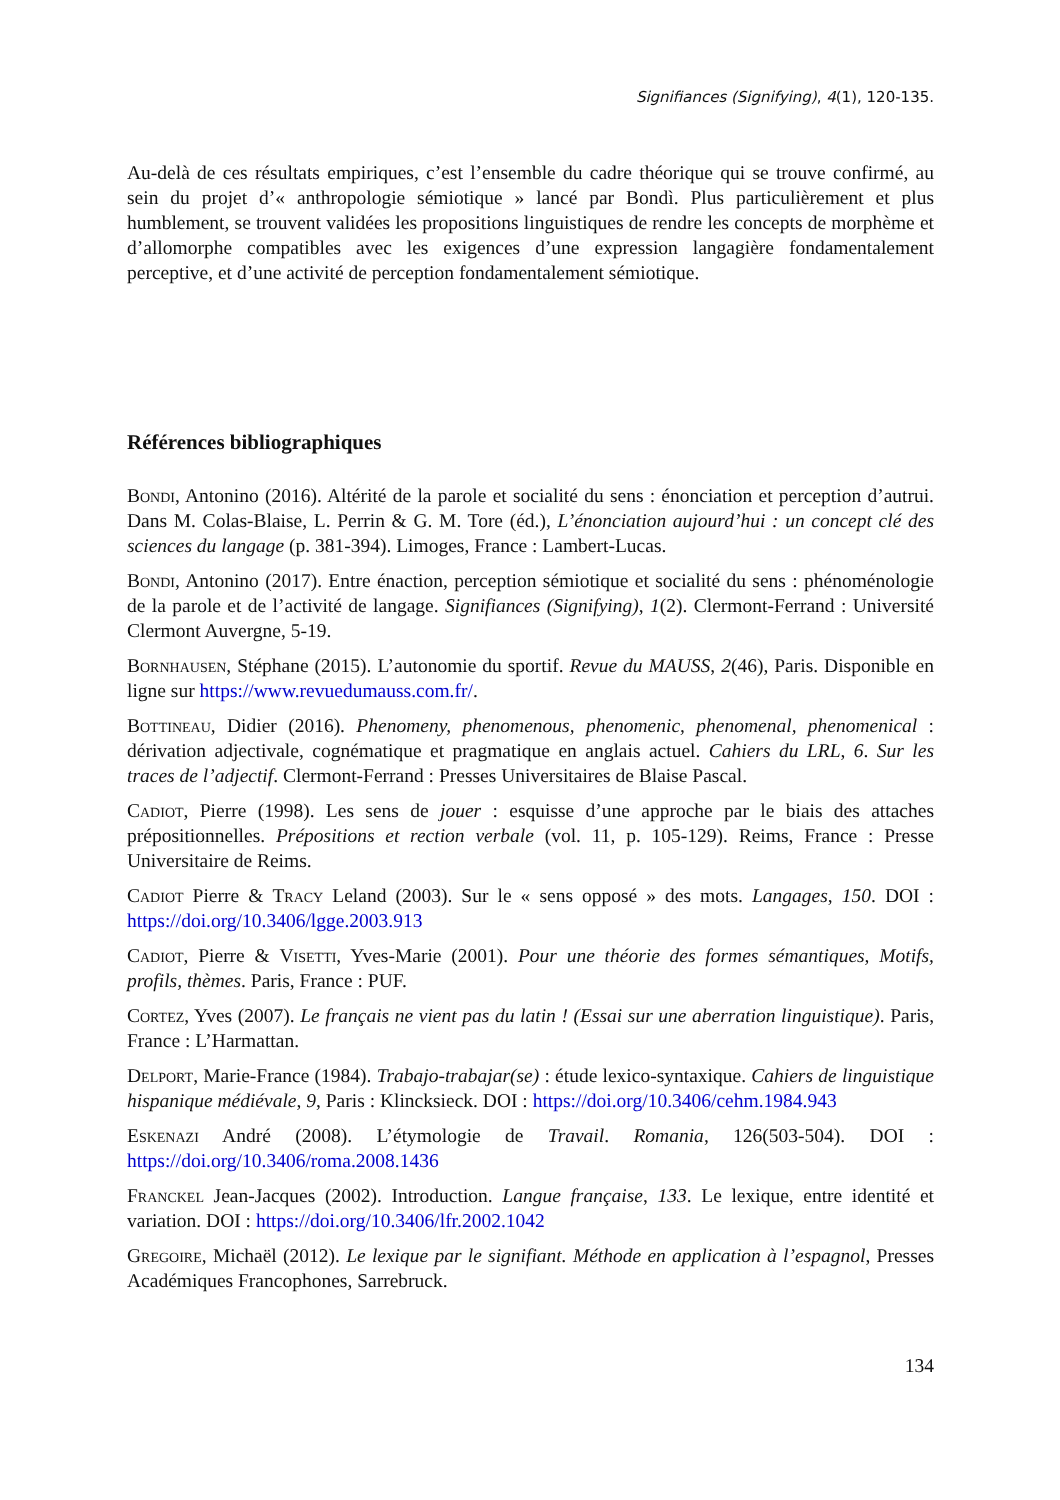Signifiances (Signifying), 4(1), 120-135.
Au-delà de ces résultats empiriques, c’est l’ensemble du cadre théorique qui se trouve confirmé, au sein du projet d’« anthropologie sémiotique » lancé par Bondì. Plus particulièrement et plus humblement, se trouvent validées les propositions linguistiques de rendre les concepts de morphème et d’allomorphe compatibles avec les exigences d’une expression langagière fondamentalement perceptive, et d’une activité de perception fondamentalement sémiotique.
Références bibliographiques
Bondi, Antonino (2016). Altérité de la parole et socialité du sens : énonciation et perception d’autrui. Dans M. Colas-Blaise, L. Perrin & G. M. Tore (éd.), L’énonciation aujourd’hui : un concept clé des sciences du langage (p. 381-394). Limoges, France : Lambert-Lucas.
Bondi, Antonino (2017). Entre énaction, perception sémiotique et socialité du sens : phénoménologie de la parole et de l’activité de langage. Signifiances (Signifying), 1(2). Clermont-Ferrand : Université Clermont Auvergne, 5-19.
Bornhausen, Stéphane (2015). L’autonomie du sportif. Revue du MAUSS, 2(46), Paris. Disponible en ligne sur https://www.revuedumauss.com.fr/.
Bottineau, Didier (2016). Phenomeny, phenomenous, phenomenic, phenomenal, phenomenical : dérivation adjectivale, cognématique et pragmatique en anglais actuel. Cahiers du LRL, 6. Sur les traces de l’adjectif. Clermont-Ferrand : Presses Universitaires de Blaise Pascal.
Cadiot, Pierre (1998). Les sens de jouer : esquisse d’une approche par le biais des attaches prépositionnelles. Prépositions et rection verbale (vol. 11, p. 105-129). Reims, France : Presse Universitaire de Reims.
Cadiot Pierre & Tracy Leland (2003). Sur le « sens opposé » des mots. Langages, 150. DOI : https://doi.org/10.3406/lgge.2003.913
Cadiot, Pierre & Visetti, Yves-Marie (2001). Pour une théorie des formes sémantiques, Motifs, profils, thèmes. Paris, France : PUF.
Cortez, Yves (2007). Le français ne vient pas du latin ! (Essai sur une aberration linguistique). Paris, France : L’Harmattan.
Delport, Marie-France (1984). Trabajo-trabajar(se) : étude lexico-syntaxique. Cahiers de linguistique hispanique médiévale, 9, Paris : Klincksieck. DOI : https://doi.org/10.3406/cehm.1984.943
Eskenazi André (2008). L’étymologie de Travail. Romania, 126(503-504). DOI : https://doi.org/10.3406/roma.2008.1436
Franckel Jean-Jacques (2002). Introduction. Langue française, 133. Le lexique, entre identité et variation. DOI : https://doi.org/10.3406/lfr.2002.1042
Gregoire, Michaël (2012). Le lexique par le signifiant. Méthode en application à l’espagnol, Presses Académiques Francophones, Sarrebruck.
134